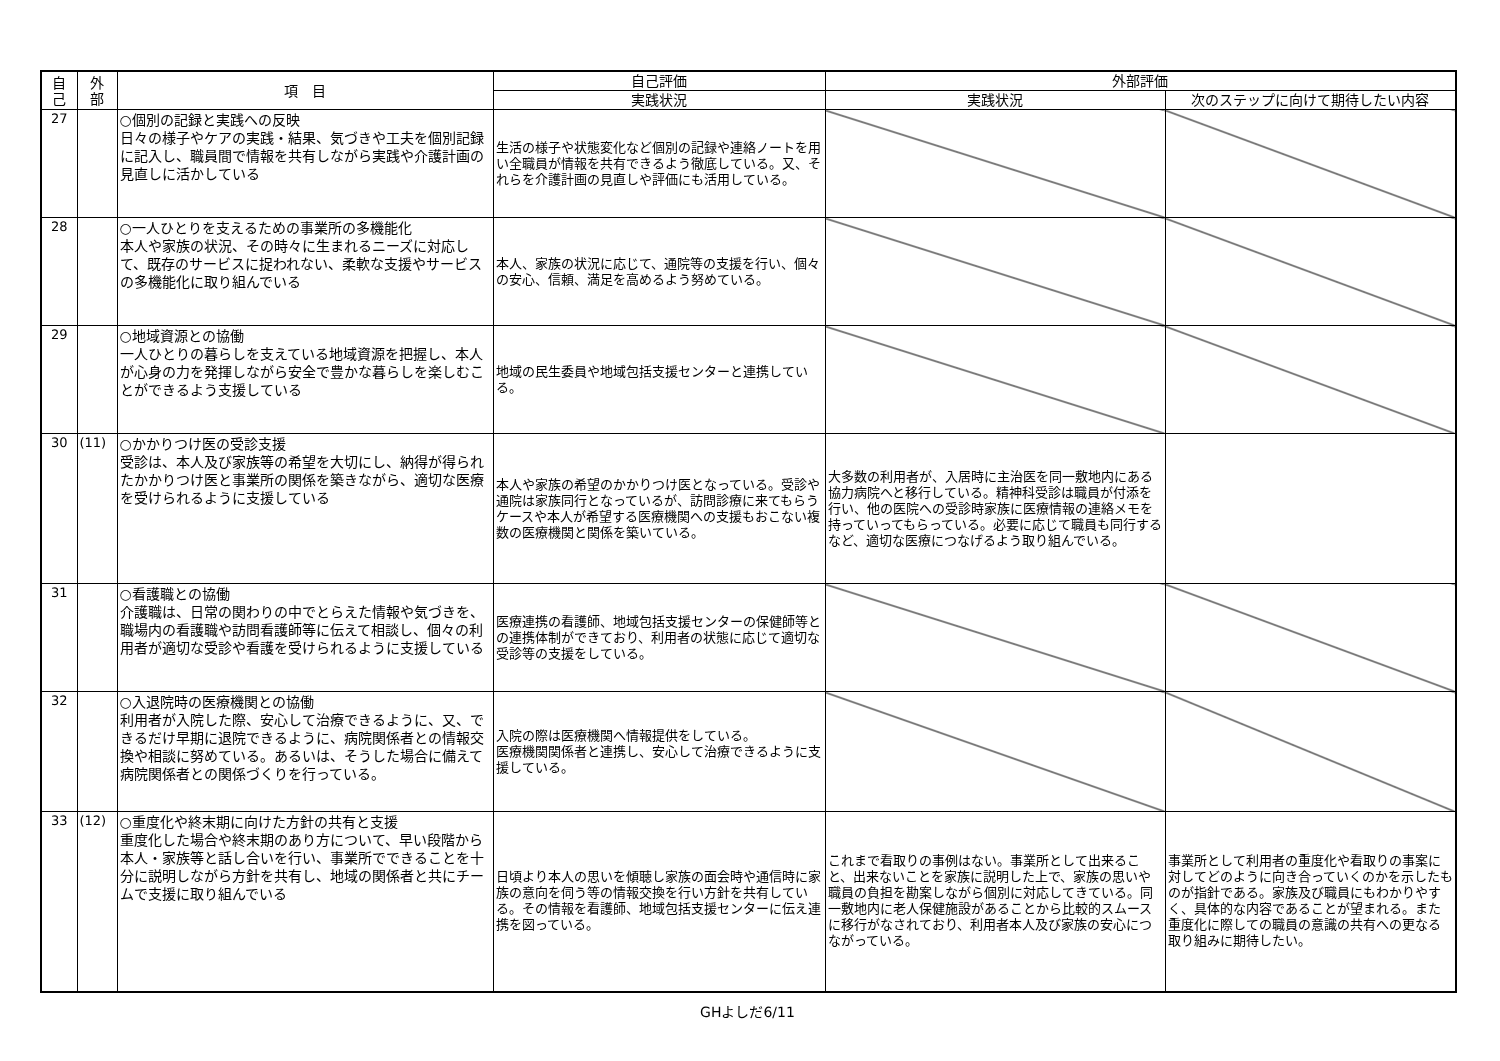| 自 己 | 外 部 | 項 目 | 自己評価 | 外部評価 | |
| --- | --- | --- | --- | --- | --- |
| | | | 実践状況 | 実践状況 | 次のステップに向けて期待したい内容 |
| 27 | | ○個別の記録と実践への反映 日々の様子やケアの実践・結果、気づきや工夫を個別記録に記入し、職員間で情報を共有しながら実践や介護計画の見直しに活かしている | 生活の様子や状態変化など個別の記録や連絡ノートを用い全職員が情報を共有できるよう徹底している。又、それらを介護計画の見直しや評価にも活用している。 | | |
| 28 | | ○一人ひとりを支えるための事業所の多機能化 本人や家族の状況、その時々に生まれるニーズに対応して、既存のサービスに捉われない、柔軟な支援やサービスの多機能化に取り組んでいる | 本人、家族の状況に応じて、通院等の支援を行い、個々の安心、信頼、満足を高めるよう努めている。 | | |
| 29 | | ○地域資源との協働 一人ひとりの暮らしを支えている地域資源を把握し、本人が心身の力を発揮しながら安全で豊かな暮らしを楽しむことができるよう支援している | 地域の民生委員や地域包括支援センターと連携している。 | | |
| 30 | (11) | ○かかりつけ医の受診支援 受診は、本人及び家族等の希望を大切にし、納得が得られたかかりつけ医と事業所の関係を築きながら、適切な医療を受けられるように支援している | 本人や家族の希望のかかりつけ医となっている。受診や通院は家族同行となっているが、訪問診療に来てもらうケースや本人が希望する医療機関への支援もおこない複数の医療機関と関係を築いている。 | 大多数の利用者が、入居時に主治医を同一敷地内にある協力病院へと移行している。精神科受診は職員が付添を行い、他の医院への受診時家族に医療情報の連絡メモを持っていってもらっている。必要に応じて職員も同行するなど、適切な医療につなげるよう取り組んでいる。 | |
| 31 | | ○看護職との協働 介護職は、日常の関わりの中でとらえた情報や気づきを、職場内の看護職や訪問看護師等に伝えて相談し、個々の利用者が適切な受診や看護を受けられるように支援している | 医療連携の看護師、地域包括支援センターの保健師等との連携体制ができており、利用者の状態に応じて適切な受診等の支援をしている。 | | |
| 32 | | ○入退院時の医療機関との協働 利用者が入院した際、安心して治療できるように、又、できるだけ早期に退院できるように、病院関係者との情報交換や相談に努めている。あるいは、そうした場合に備えて病院関係者との関係づくりを行っている。 | 入院の際は医療機関へ情報提供をしている。 医療機関関係者と連携し、安心して治療できるように支援している。 | | |
| 33 | (12) | ○重度化や終末期に向けた方針の共有と支援 重度化した場合や終末期のあり方について、早い段階から本人・家族等と話し合いを行い、事業所でできることを十分に説明しながら方針を共有し、地域の関係者と共にチームで支援に取り組んでいる | 日頃より本人の思いを傾聴し家族の面会時や通信時に家族の意向を伺う等の情報交換を行い方針を共有している。その情報を看護師、地域包括支援センターに伝え連携を図っている。 | これまで看取りの事例はない。事業所として出来ること、出来ないことを家族に説明した上で、家族の思いや職員の負担を勘案しながら個別に対応してきている。同一敷地内に老人保健施設があることから比較的スムースに移行がなされており、利用者本人及び家族の安心につながっている。 | 事業所として利用者の重度化や看取りの事案に対してどのように向き合っていくのかを示したものが指針である。家族及び職員にもわかりやすく、具体的な内容であることが望まれる。また重度化に際しての職員の意識の共有への更なる取り組みに期待したい。 |
GHよしだ6/11